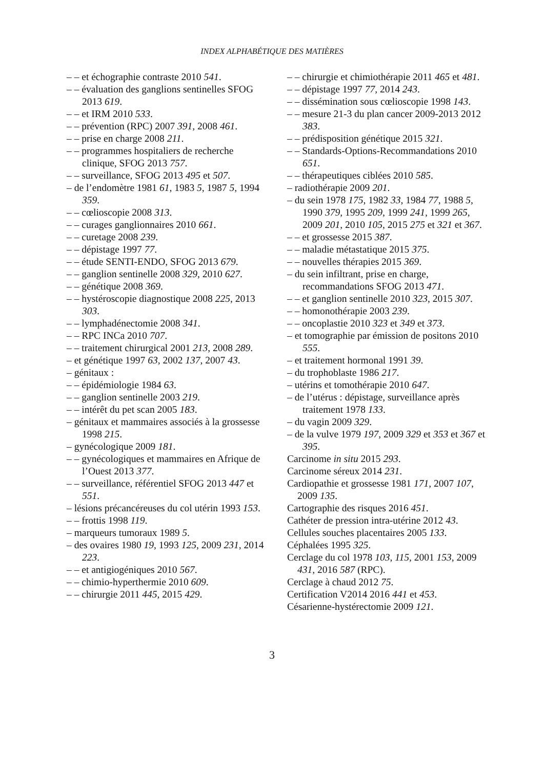INDEX ALPHABÉTIQUE DES MATIÈRES
– – et échographie contraste 2010 541.
– – évaluation des ganglions sentinelles SFOG 2013 619.
– – et IRM 2010 533.
– – prévention (RPC) 2007 391, 2008 461.
– – prise en charge 2008 211.
– – programmes hospitaliers de recherche clinique, SFOG 2013 757.
– – surveillance, SFOG 2013 495 et 507.
– de l’endomètre 1981 61, 1983 5, 1987 5, 1994 359.
– – cœlioscopie 2008 313.
– – curages ganglionnaires 2010 661.
– – curetage 2008 239.
– – dépistage 1997 77.
– – étude SENTI-ENDO, SFOG 2013 679.
– – ganglion sentinelle 2008 329, 2010 627.
– – génétique 2008 369.
– – hystéroscopie diagnostique 2008 225, 2013 303.
– – lymphadénectomie 2008 341.
– – RPC INCa 2010 707.
– – traitement chirurgical 2001 213, 2008 289.
– et génétique 1997 63, 2002 137, 2007 43.
– génitaux :
– – épidémiologie 1984 63.
– – ganglion sentinelle 2003 219.
– – intérêt du pet scan 2005 183.
– génitaux et mammaires associés à la grossesse 1998 215.
– gynécologique 2009 181.
– – gynécologiques et mammaires en Afrique de l’Ouest 2013 377.
– – surveillance, référentiel SFOG 2013 447 et 551.
– lésions précancéreuses du col utérin 1993 153.
– – frottis 1998 119.
– marqueurs tumoraux 1989 5.
– des ovaires 1980 19, 1993 125, 2009 231, 2014 223.
– – et antigiogéniques 2010 567.
– – chimio-hyperthermie 2010 609.
– – chirurgie 2011 445, 2015 429.
– – chirurgie et chimiothérapie 2011 465 et 481.
– – dépistage 1997 77, 2014 243.
– – dissémination sous cœlioscopie 1998 143.
– – mesure 21-3 du plan cancer 2009-2013 2012 383.
– – prédisposition génétique 2015 321.
– – Standards-Options-Recommandations 2010 651.
– – thérapeutiques ciblées 2010 585.
– radiothérapie 2009 201.
– du sein 1978 175, 1982 33, 1984 77, 1988 5, 1990 379, 1995 209, 1999 241, 1999 265, 2009 201, 2010 105, 2015 275 et 321 et 367.
– – et grossesse 2015 387.
– – maladie métastatique 2015 375.
– – nouvelles thérapies 2015 369.
– du sein infiltrant, prise en charge, recommandations SFOG 2013 471.
– – et ganglion sentinelle 2010 323, 2015 307.
– – homonothérapie 2003 239.
– – oncoplastie 2010 323 et 349 et 373.
– et tomographie par émission de positons 2010 555.
– et traitement hormonal 1991 39.
– du trophoblaste 1986 217.
– utérins et tomothérapie 2010 647.
– de l’utérus : dépistage, surveillance après traitement 1978 133.
– du vagin 2009 329.
– de la vulve 1979 197, 2009 329 et 353 et 367 et 395.
Carcinome in situ 2015 293.
Carcinome séreux 2014 231.
Cardiopathie et grossesse 1981 171, 2007 107, 2009 135.
Cartographie des risques 2016 451.
Cathéter de pression intra-utérine 2012 43.
Cellules souches placentaires 2005 133.
Céphalées 1995 325.
Cerclage du col 1978 103, 115, 2001 153, 2009 431, 2016 587 (RPC).
Cerclage à chaud 2012 75.
Certification V2014 2016 441 et 453.
Césarienne-hystérectomie 2009 121.
3